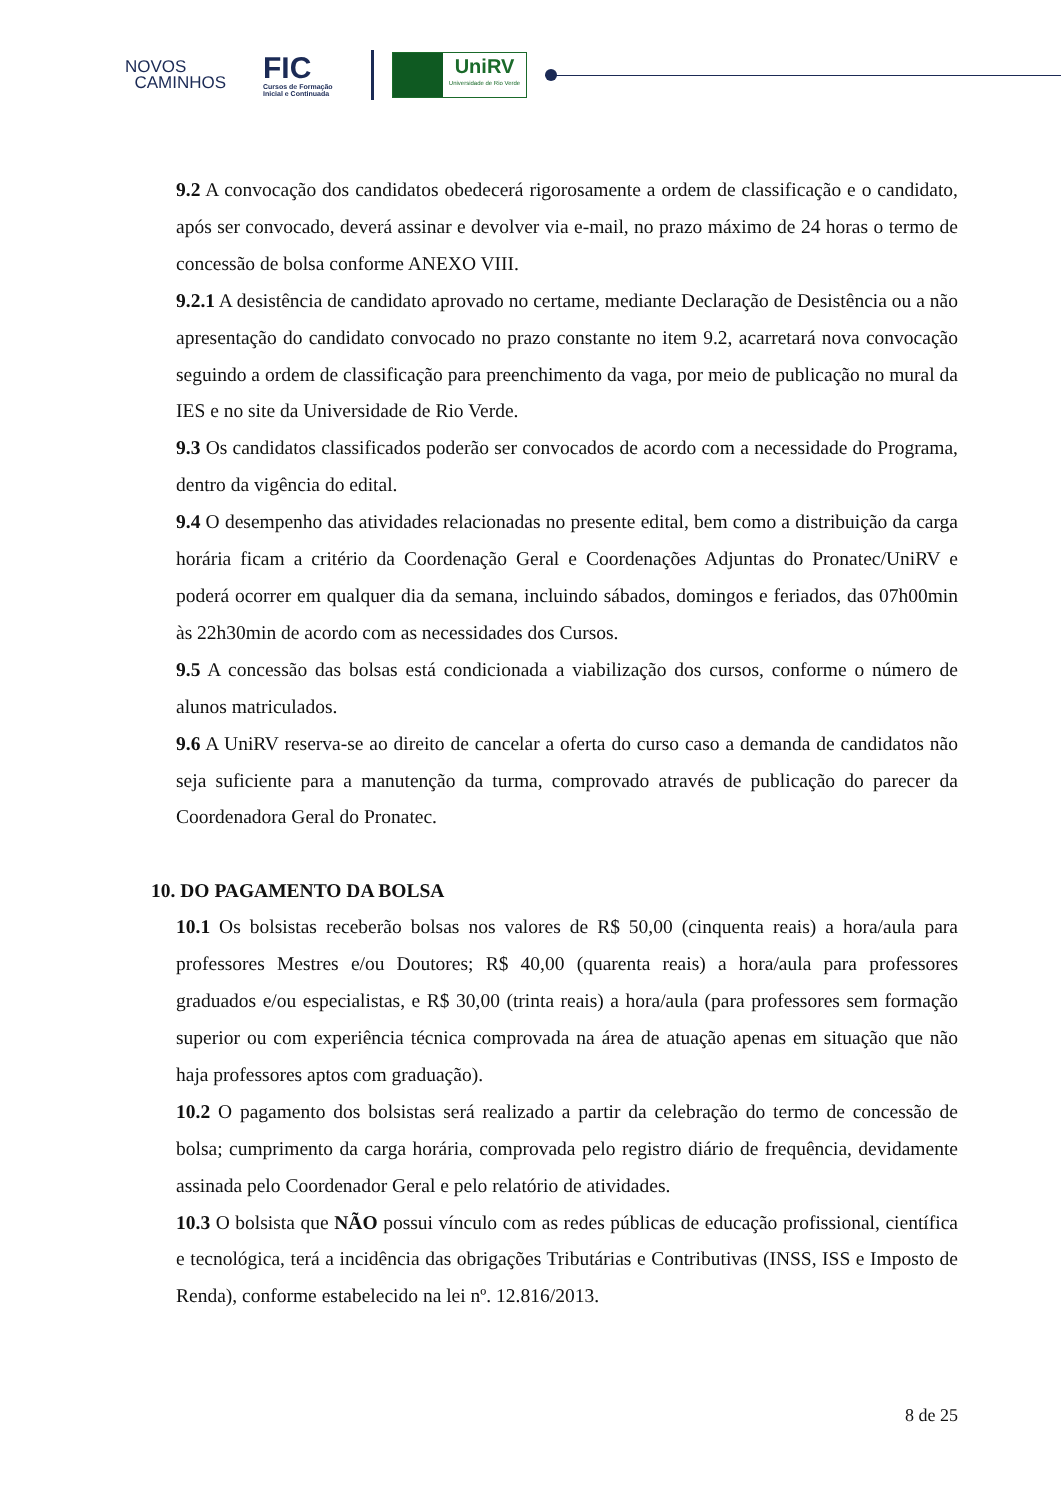NOVOS
CAMINHOS
FIC
Cursos de Formação
Inicial e Continuada
UniRV
Universidade de Rio Verde
9.2 A convocação dos candidatos obedecerá rigorosamente a ordem de classificação e o candidato, após ser convocado, deverá assinar e devolver via e-mail, no prazo máximo de 24 horas o termo de concessão de bolsa conforme ANEXO VIII.
9.2.1 A desistência de candidato aprovado no certame, mediante Declaração de Desistência ou a não apresentação do candidato convocado no prazo constante no item 9.2, acarretará nova convocação seguindo a ordem de classificação para preenchimento da vaga, por meio de publicação no mural da IES e no site da Universidade de Rio Verde.
9.3 Os candidatos classificados poderão ser convocados de acordo com a necessidade do Programa, dentro da vigência do edital.
9.4 O desempenho das atividades relacionadas no presente edital, bem como a distribuição da carga horária ficam a critério da Coordenação Geral e Coordenações Adjuntas do Pronatec/UniRV e poderá ocorrer em qualquer dia da semana, incluindo sábados, domingos e feriados, das 07h00min às 22h30min de acordo com as necessidades dos Cursos.
9.5 A concessão das bolsas está condicionada a viabilização dos cursos, conforme o número de alunos matriculados.
9.6 A UniRV reserva-se ao direito de cancelar a oferta do curso caso a demanda de candidatos não seja suficiente para a manutenção da turma, comprovado através de publicação do parecer da Coordenadora Geral do Pronatec.
10. DO PAGAMENTO DA BOLSA
10.1 Os bolsistas receberão bolsas nos valores de R$ 50,00 (cinquenta reais) a hora/aula para professores Mestres e/ou Doutores; R$ 40,00 (quarenta reais) a hora/aula para professores graduados e/ou especialistas, e R$ 30,00 (trinta reais) a hora/aula (para professores sem formação superior ou com experiência técnica comprovada na área de atuação apenas em situação que não haja professores aptos com graduação).
10.2 O pagamento dos bolsistas será realizado a partir da celebração do termo de concessão de bolsa; cumprimento da carga horária, comprovada pelo registro diário de frequência, devidamente assinada pelo Coordenador Geral e pelo relatório de atividades.
10.3 O bolsista que NÃO possui vínculo com as redes públicas de educação profissional, científica e tecnológica, terá a incidência das obrigações Tributárias e Contributivas (INSS, ISS e Imposto de Renda), conforme estabelecido na lei nº. 12.816/2013.
8 de 25